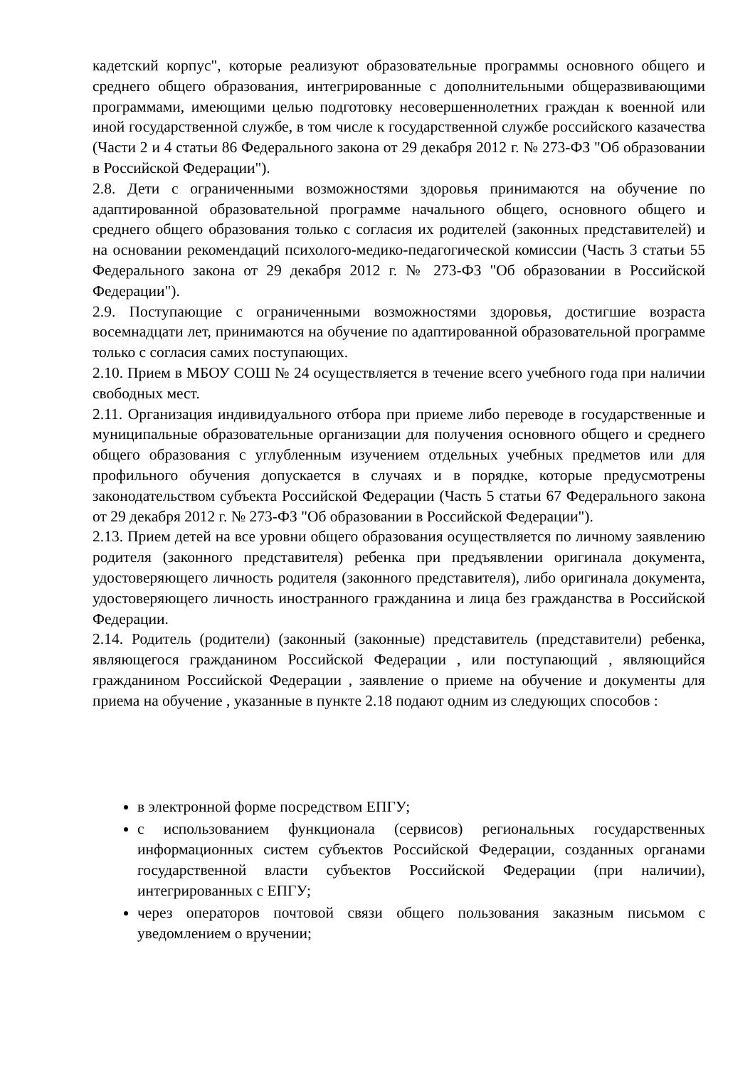кадетский корпус", которые реализуют образовательные программы основного общего и среднего общего образования, интегрированные с дополнительными общеразвивающими программами, имеющими целью подготовку несовершеннолетних граждан к военной или иной государственной службе, в том числе к государственной службе российского казачества (Части 2 и 4 статьи 86 Федерального закона от 29 декабря 2012 г. № 273-ФЗ "Об образовании в Российской Федерации").
2.8. Дети с ограниченными возможностями здоровья принимаются на обучение по адаптированной образовательной программе начального общего, основного общего и среднего общего образования только с согласия их родителей (законных представителей) и на основании рекомендаций психолого-медико-педагогической комиссии (Часть 3 статьи 55 Федерального закона от 29 декабря 2012 г. № 273-ФЗ "Об образовании в Российской Федерации").
2.9. Поступающие с ограниченными возможностями здоровья, достигшие возраста восемнадцати лет, принимаются на обучение по адаптированной образовательной программе только с согласия самих поступающих.
2.10. Прием в МБОУ СОШ № 24 осуществляется в течение всего учебного года при наличии свободных мест.
2.11. Организация индивидуального отбора при приеме либо переводе в государственные и муниципальные образовательные организации для получения основного общего и среднего общего образования с углубленным изучением отдельных учебных предметов или для профильного обучения допускается в случаях и в порядке, которые предусмотрены законодательством субъекта Российской Федерации (Часть 5 статьи 67 Федерального закона от 29 декабря 2012 г. № 273-ФЗ "Об образовании в Российской Федерации").
2.13. Прием детей на все уровни общего образования осуществляется по личному заявлению родителя (законного представителя) ребенка при предъявлении оригинала документа, удостоверяющего личность родителя (законного представителя), либо оригинала документа, удостоверяющего личность иностранного гражданина и лица без гражданства в Российской Федерации.
2.14. Родитель (родители) (законный (законные) представитель (представители) ребенка, являющегося гражданином Российской Федерации , или поступающий , являющийся гражданином Российской Федерации , заявление о приеме на обучение и документы для приема на обучение , указанные в пункте 2.18 подают одним из следующих способов :
в электронной форме посредством ЕПГУ;
с использованием функционала (сервисов) региональных государственных информационных систем субъектов Российской Федерации, созданных органами государственной власти субъектов Российской Федерации (при наличии), интегрированных с ЕПГУ;
через операторов почтовой связи общего пользования заказным письмом с уведомлением о вручении;